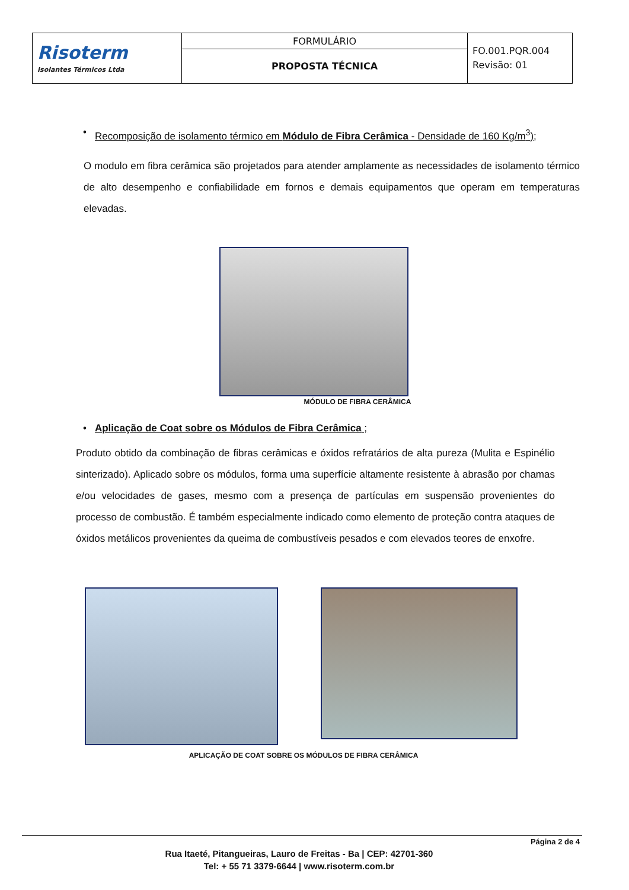| Risoterm Isolantes Térmicos Ltda | FORMULÁRIO | FO.001.PQR.004 Revisão: 01 |
| | PROPOSTA TÉCNICA | |
• Recomposição de isolamento térmico em Módulo de Fibra Cerâmica - Densidade de 160 Kg/m<sup>3</sup>);
O modulo em fibra cerâmica são projetados para atender amplamente as necessidades de isolamento térmico de alto desempenho e confiabilidade em fornos e demais equipamentos que operam em temperaturas elevadas.
MÓDULO DE FIBRA CERÂMICA
• Aplicação de Coat sobre os Módulos de Fibra Cerâmica ;
Produto obtido da combinação de fibras cerâmicas e óxidos refratários de alta pureza (Mulita e Espinélio sinterizado). Aplicado sobre os módulos, forma uma superfície altamente resistente à abrasão por chamas e/ou velocidades de gases, mesmo com a presença de partículas em suspensão provenientes do processo de combustão. É também especialmente indicado como elemento de proteção contra ataques de óxidos metálicos provenientes da queima de combustíveis pesados e com elevados teores de enxofre.
APLICAÇÃO DE COAT SOBRE OS MÓDULOS DE FIBRA CERÂMICA
Página 2 de 4
Rua Itaeté, Pitangueiras, Lauro de Freitas - Ba | CEP: 42701-360
Tel: + 55 71 3379-6644 | www.risoterm.com.br